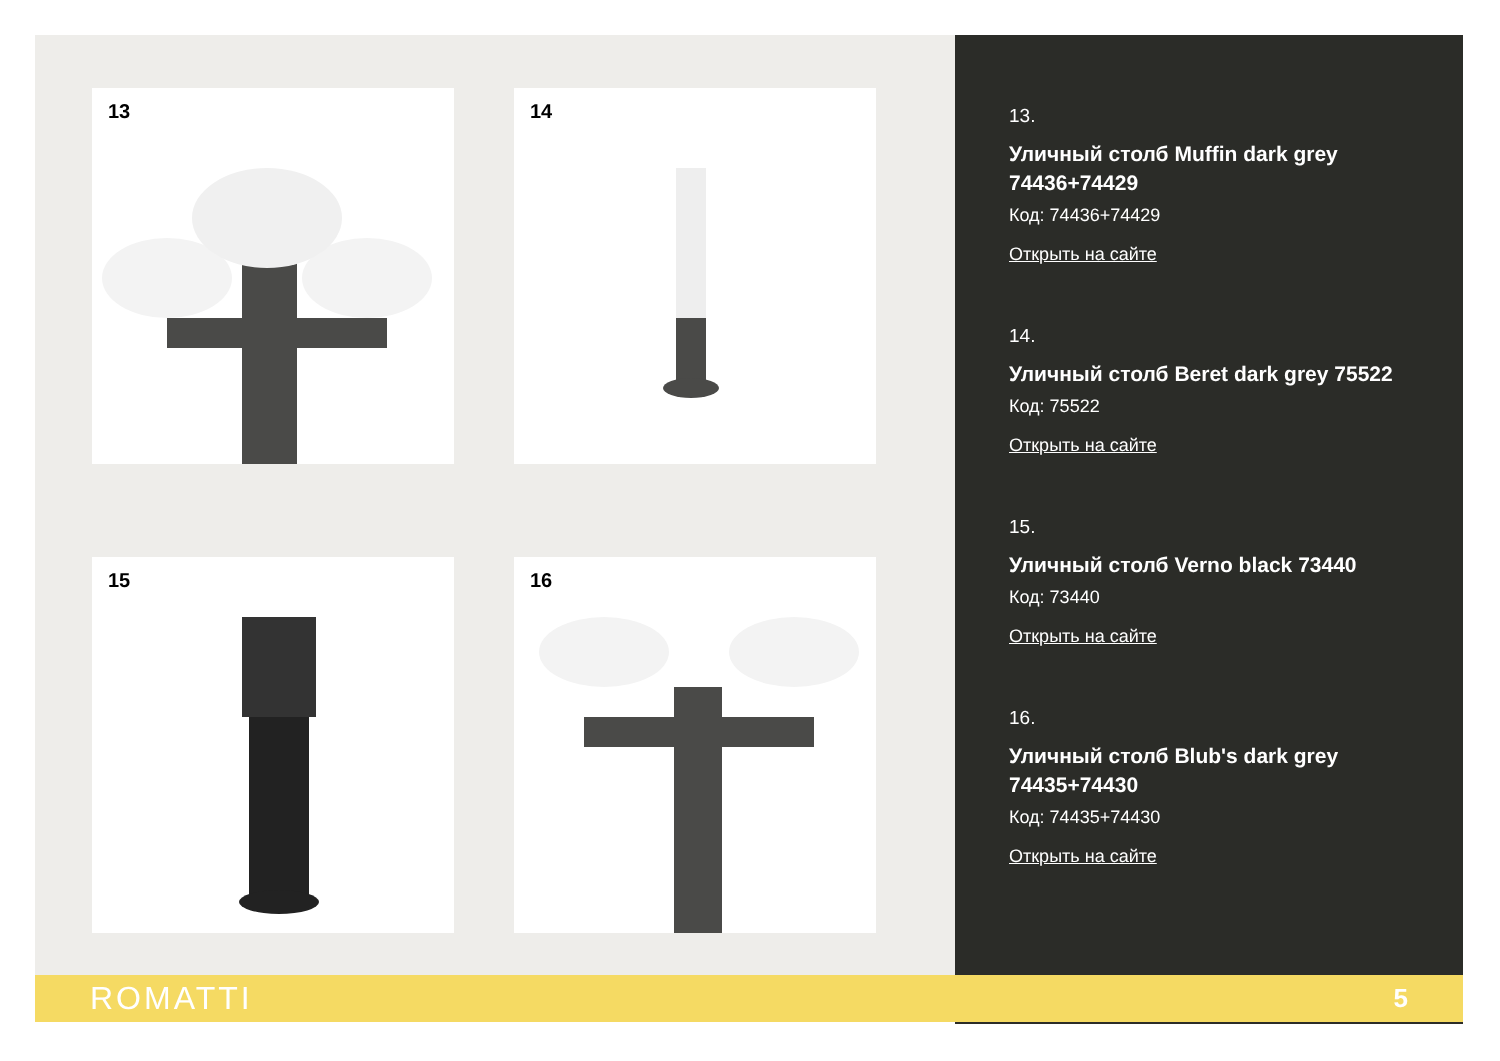13
14
15
16
13.
Уличный столб Muffin dark grey 74436+74429
Код: 74436+74429
Открыть на сайте
14.
Уличный столб Beret dark grey 75522
Код: 75522
Открыть на сайте
15.
Уличный столб Verno black 73440
Код: 73440
Открыть на сайте
16.
Уличный столб Blub's dark grey 74435+74430
Код: 74435+74430
Открыть на сайте
ROMATTI 5